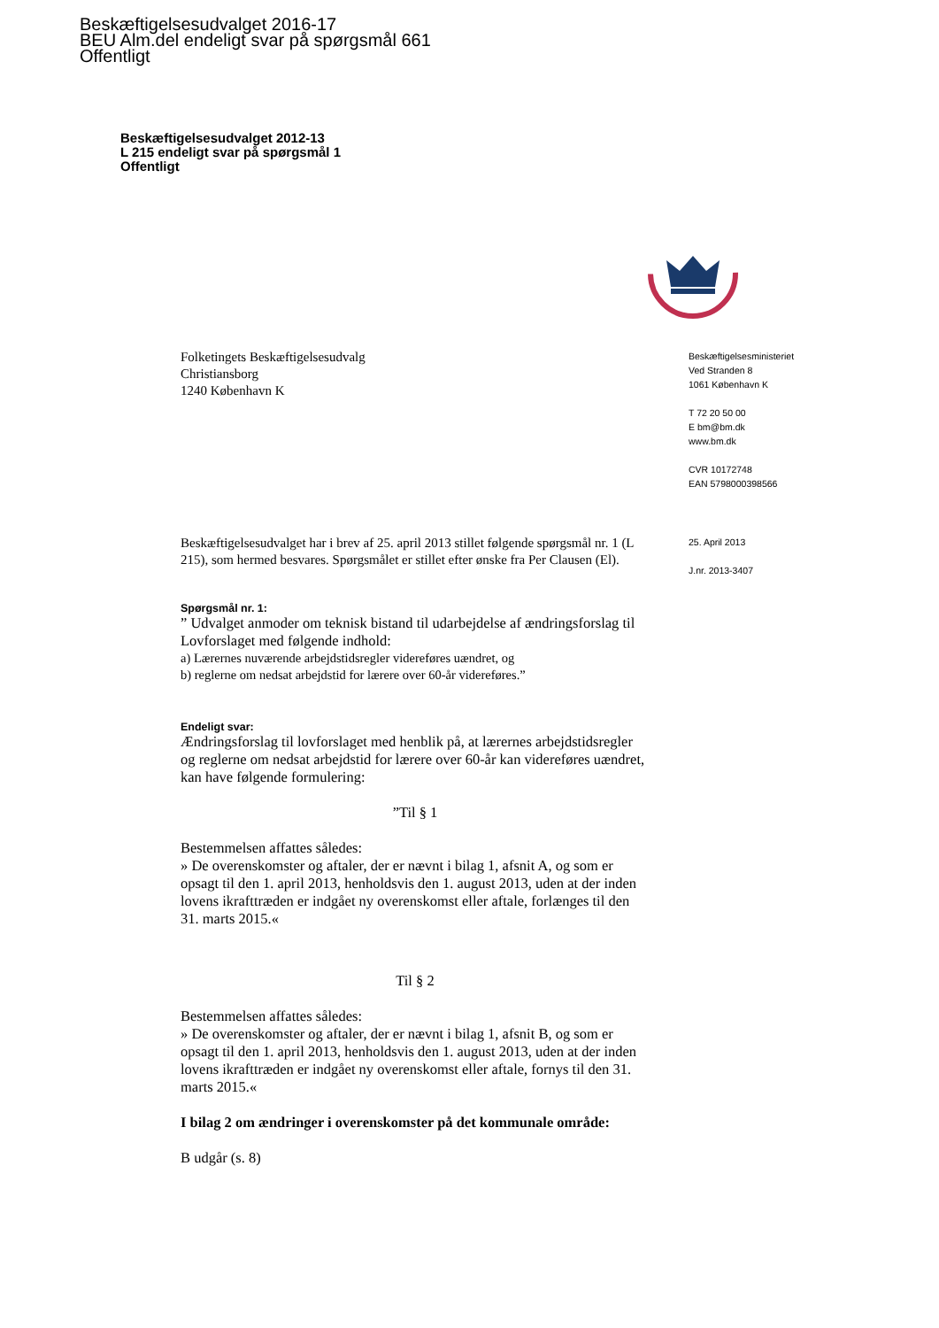Beskæftigelsesudvalget 2016-17
BEU Alm.del endeligt svar på spørgsmål 661
Offentligt
Beskæftigelsesudvalget 2012-13
L 215 endeligt svar på spørgsmål 1
Offentligt
Folketingets Beskæftigelsesudvalg
Christiansborg
1240 København K
Beskæftigelsesministeriet
Ved Stranden 8
1061 København K
T 72 20 50 00
E bm@bm.dk
www.bm.dk
CVR 10172748
EAN 5798000398566
Beskæftigelsesudvalget har i brev af 25. april 2013 stillet følgende spørgsmål nr. 1 (L 215), som hermed besvares. Spørgsmålet er stillet efter ønske fra Per Clausen (El).
Spørgsmål nr. 1:
” Udvalget anmoder om teknisk bistand til udarbejdelse af ændringsforslag til Lovforslaget med følgende indhold:
a) Lærernes nuværende arbejdstidsregler videreføres uændret, og
b) reglerne om nedsat arbejdstid for lærere over 60-år videreføres.”
Endeligt svar:
Ændringsforslag til lovforslaget med henblik på, at lærernes arbejdstidsregler og reglerne om nedsat arbejdstid for lærere over 60-år kan videreføres uændret, kan have følgende formulering:
”Til § 1
Bestemmelsen affattes således:
» De overenskomster og aftaler, der er nævnt i bilag 1, afsnit A, og som er opsagt til den 1. april 2013, henholdsvis den 1. august 2013, uden at der inden lovens ikrafttræden er indgået ny overenskomst eller aftale, forlænges til den 31. marts 2015.«
Til § 2
Bestemmelsen affattes således:
» De overenskomster og aftaler, der er nævnt i bilag 1, afsnit B, og som er opsagt til den 1. april 2013, henholdsvis den 1. august 2013, uden at der inden lovens ikrafttræden er indgået ny overenskomst eller aftale, fornys til den 31. marts 2015.«
I bilag 2 om ændringer i overenskomster på det kommunale område:
B udgår (s. 8)
25. April 2013
J.nr. 2013-3407